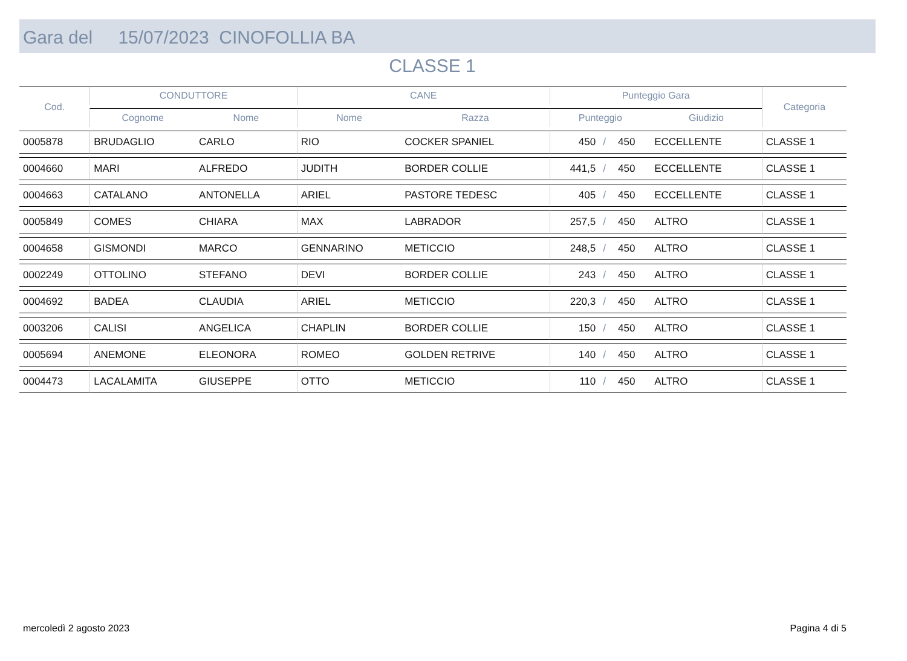Gara del 15/07/2023 CINOFOLLIA BA
CLASSE 1
| Cod. | CONDUTTORE | | CANE | | Punteggio Gara | | | | Categoria |
| --- | --- | --- | --- | --- | --- | --- | --- | --- | --- |
| | Cognome | Nome | Nome | Razza | Punteggio | | | Giudizio | |
| 0005878 | BRUDAGLIO | CARLO | RIO | COCKER SPANIEL | 450 | / | 450 | ECCELLENTE | CLASSE 1 |
| 0004660 | MARI | ALFREDO | JUDITH | BORDER COLLIE | 441,5 | / | 450 | ECCELLENTE | CLASSE 1 |
| 0004663 | CATALANO | ANTONELLA | ARIEL | PASTORE TEDESC | 405 | / | 450 | ECCELLENTE | CLASSE 1 |
| 0005849 | COMES | CHIARA | MAX | LABRADOR | 257,5 | / | 450 | ALTRO | CLASSE 1 |
| 0004658 | GISMONDI | MARCO | GENNARINO | METICCIO | 248,5 | / | 450 | ALTRO | CLASSE 1 |
| 0002249 | OTTOLINO | STEFANO | DEVI | BORDER COLLIE | 243 | / | 450 | ALTRO | CLASSE 1 |
| 0004692 | BADEA | CLAUDIA | ARIEL | METICCIO | 220,3 | / | 450 | ALTRO | CLASSE 1 |
| 0003206 | CALISI | ANGELICA | CHAPLIN | BORDER COLLIE | 150 | / | 450 | ALTRO | CLASSE 1 |
| 0005694 | ANEMONE | ELEONORA | ROMEO | GOLDEN RETRIVE | 140 | / | 450 | ALTRO | CLASSE 1 |
| 0004473 | LACALAMITA | GIUSEPPE | OTTO | METICCIO | 110 | / | 450 | ALTRO | CLASSE 1 |
mercoledì 2 agosto 2023 Pagina 4 di 5